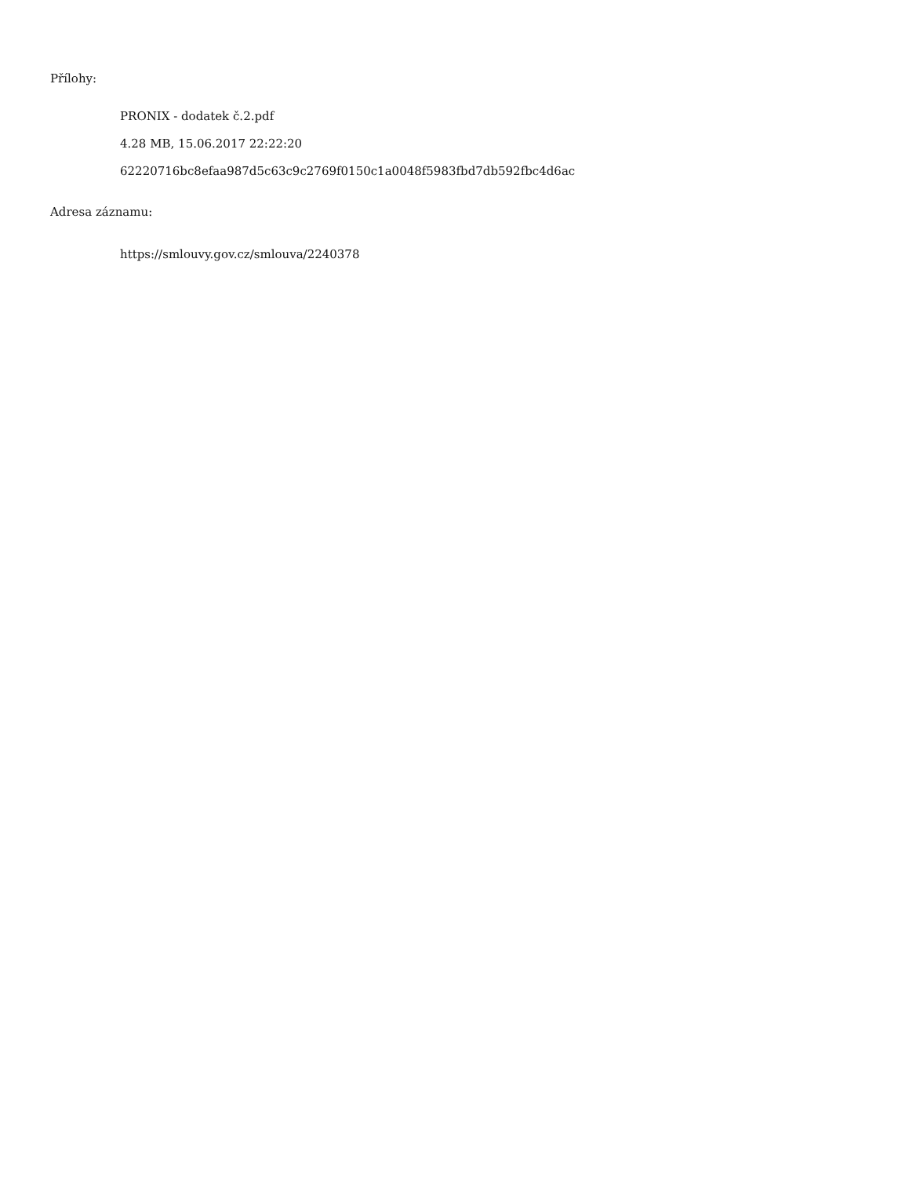Přílohy:
PRONIX - dodatek č.2.pdf
4.28 MB, 15.06.2017 22:22:20
62220716bc8efaa987d5c63c9c2769f0150c1a0048f5983fbd7db592fbc4d6ac
Adresa záznamu:
https://smlouvy.gov.cz/smlouva/2240378